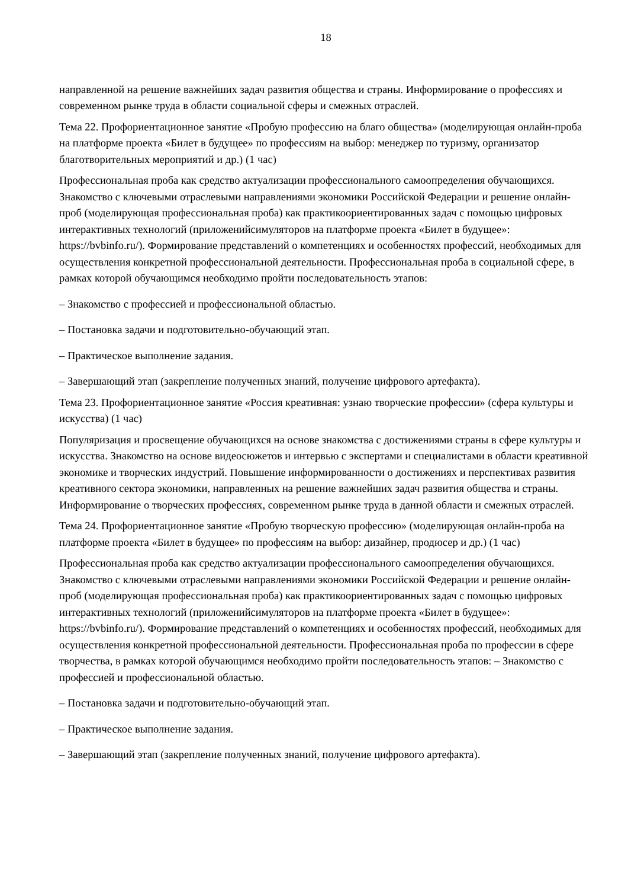18
направленной на решение важнейших задач развития общества и страны. Информирование о профессиях и современном рынке труда в области социальной сферы и смежных отраслей.
Тема 22. Профориентационное занятие «Пробую профессию на благо общества» (моделирующая онлайн-проба на платформе проекта «Билет в будущее» по профессиям на выбор: менеджер по туризму, организатор благотворительных мероприятий и др.) (1 час)
Профессиональная проба как средство актуализации профессионального самоопределения обучающихся. Знакомство с ключевыми отраслевыми направлениями экономики Российской Федерации и решение онлайн-проб (моделирующая профессиональная проба) как практикоориентированных задач с помощью цифровых интерактивных технологий (приложенийсимуляторов на платформе проекта «Билет в будущее»: https://bvbinfo.ru/). Формирование представлений о компетенциях и особенностях профессий, необходимых для осуществления конкретной профессиональной деятельности. Профессиональная проба в социальной сфере, в рамках которой обучающимся необходимо пройти последовательность этапов:
– Знакомство с профессией и профессиональной областью.
– Постановка задачи и подготовительно-обучающий этап.
– Практическое выполнение задания.
– Завершающий этап (закрепление полученных знаний, получение цифрового артефакта).
Тема 23. Профориентационное занятие «Россия креативная: узнаю творческие профессии» (сфера культуры и искусства) (1 час)
Популяризация и просвещение обучающихся на основе знакомства с достижениями страны в сфере культуры и искусства. Знакомство на основе видеосюжетов и интервью с экспертами и специалистами в области креативной экономике и творческих индустрий. Повышение информированности о достижениях и перспективах развития креативного сектора экономики, направленных на решение важнейших задач развития общества и страны. Информирование о творческих профессиях, современном рынке труда в данной области и смежных отраслей.
Тема 24. Профориентационное занятие «Пробую творческую профессию» (моделирующая онлайн-проба на платформе проекта «Билет в будущее» по профессиям на выбор: дизайнер, продюсер и др.) (1 час)
Профессиональная проба как средство актуализации профессионального самоопределения обучающихся. Знакомство с ключевыми отраслевыми направлениями экономики Российской Федерации и решение онлайн-проб (моделирующая профессиональная проба) как практикоориентированных задач с помощью цифровых интерактивных технологий (приложенийсимуляторов на платформе проекта «Билет в будущее»: https://bvbinfo.ru/). Формирование представлений о компетенциях и особенностях профессий, необходимых для осуществления конкретной профессиональной деятельности. Профессиональная проба по профессии в сфере творчества, в рамках которой обучающимся необходимо пройти последовательность этапов: – Знакомство с профессией и профессиональной областью.
– Постановка задачи и подготовительно-обучающий этап.
– Практическое выполнение задания.
– Завершающий этап (закрепление полученных знаний, получение цифрового артефакта).